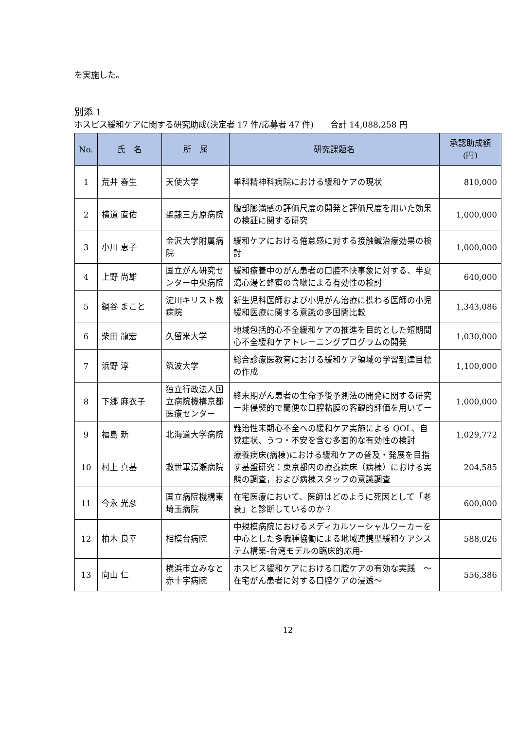を実施した。
別添 1
ホスピス緩和ケアに関する研究助成(決定者 17 件/応募者 47 件)　　合計 14,088,258 円
| No. | 氏 名 | 所 属 | 研究課題名 | 承認助成額 (円) |
| --- | --- | --- | --- | --- |
| 1 | 荒井 春生 | 天使大学 | 単科精神科病院における緩和ケアの現状 | 810,000 |
| 2 | 横道 直佑 | 聖隷三方原病院 | 腹部膨満感の評価尺度の開発と評価尺度を用いた効果の検証に関する研究 | 1,000,000 |
| 3 | 小川 恵子 | 金沢大学附属病院 | 緩和ケアにおける倦怠感に対する接触鍼治療効果の検討 | 1,000,000 |
| 4 | 上野 尚雄 | 国立がん研究センター中央病院 | 緩和療養中のがん患者の口腔不快事象に対する、半夏瀉心湯と蜂蜜の含嗽による有効性の検討 | 640,000 |
| 5 | 鍋谷 まこと | 淀川キリスト教病院 | 新生児科医師および小児がん治療に携わる医師の小児緩和医療に関する意識の多国間比較 | 1,343,086 |
| 6 | 柴田 龍宏 | 久留米大学 | 地域包括的心不全緩和ケアの推進を目的とした短期間心不全緩和ケアトレーニングプログラムの開発 | 1,030,000 |
| 7 | 浜野 淳 | 筑波大学 | 総合診療医教育における緩和ケア領域の学習到達目標の作成 | 1,100,000 |
| 8 | 下郷 麻衣子 | 独立行政法人国立病院機構京都医療センター | 終末期がん患者の生命予後予測法の開発に関する研究ー非侵襲的で簡便な口腔粘膜の客観的評価を用いてー | 1,000,000 |
| 9 | 福島 新 | 北海道大学病院 | 難治性末期心不全への緩和ケア実施による QOL、自覚症状、うつ・不安を含む多面的な有効性の検討 | 1,029,772 |
| 10 | 村上 真基 | 救世軍清瀬病院 | 療養病床(病棟)における緩和ケアの普及・発展を目指す基盤研究：東京都内の療養病床（病棟）における実態の調査，および病棟スタッフの意識調査 | 204,585 |
| 11 | 今永 光彦 | 国立病院機構東埼玉病院 | 在宅医療において、医師はどのように死因として「老衰」と診断しているのか？ | 600,000 |
| 12 | 柏木 良幸 | 相模台病院 | 中規模病院におけるメディカルソーシャルワーカーを中心とした多職種協働による地域連携型緩和ケアシステム構築-台湾モデルの臨床的応用- | 588,026 |
| 13 | 向山 仁 | 横浜市立みなと赤十字病院 | ホスピス緩和ケアにおける口腔ケアの有効な実践 ～在宅がん患者に対する口腔ケアの浸透～ | 556,386 |
12